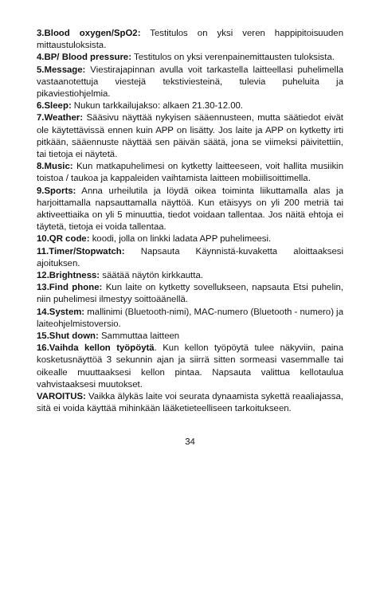3.Blood oxygen/SpO2: Testitulos on yksi veren happipitoisuuden mittaustuloksista.
4.BP/ Blood pressure: Testitulos on yksi verenpainemittausten tuloksista.
5.Message: Viestirajapinnan avulla voit tarkastella laitteellasi puhelimella vastaanotettuja viestejä tekstiviesteinä, tulevia puheluita ja pikaviestiohjelmia.
6.Sleep: Nukun tarkkailujakso: alkaen 21.30-12.00.
7.Weather: Sääsivu näyttää nykyisen sääennusteen, mutta säätiedot eivät ole käytettävissä ennen kuin APP on lisätty. Jos laite ja APP on kytketty irti pitkään, sääennuste näyttää sen päivän säätä, jona se viimeksi päivitettiin, tai tietoja ei näytetä.
8.Music: Kun matkapuhelimesi on kytketty laitteeseen, voit hallita musiikin toistoa / taukoa ja kappaleiden vaihtamista laitteen mobiilisoittimella.
9.Sports: Anna urheilutila ja löydä oikea toiminta liikuttamalla alas ja harjoittamalla napsauttamalla näyttöä. Kun etäisyys on yli 200 metriä tai aktiveettiaika on yli 5 minuuttia, tiedot voidaan tallentaa. Jos näitä ehtoja ei täytetä, tietoja ei voida tallentaa.
10.QR code: koodi, jolla on linkki ladata APP puhelimeesi.
11.Timer/Stopwatch: Napsauta Käynnistä-kuvaketta aloittaaksesi ajoituksen.
12.Brightness: säätää näytön kirkkautta.
13.Find phone: Kun laite on kytketty sovellukseen, napsauta Etsi puhelin, niin puhelimesi ilmestyy soittoäänellä.
14.System: mallinimi (Bluetooth-nimi), MAC-numero (Bluetooth - numero) ja laiteohjelmistoversio.
15.Shut down: Sammuttaa laitteen
16.Vaihda kellon työpöytä. Kun kellon työpöytä tulee näkyviin, paina kosketusnäyttöä 3 sekunnin ajan ja siirrä sitten sormeasi vasemmalle tai oikealle muuttaaksesi kellon pintaa. Napsauta valittua kellotaulua vahvistaaksesi muutokset.
VAROITUS: Vaikka älykäs laite voi seurata dynaamista sykettä reaaliajassa, sitä ei voida käyttää mihinkään lääketieteelliseen tarkoitukseen.
34